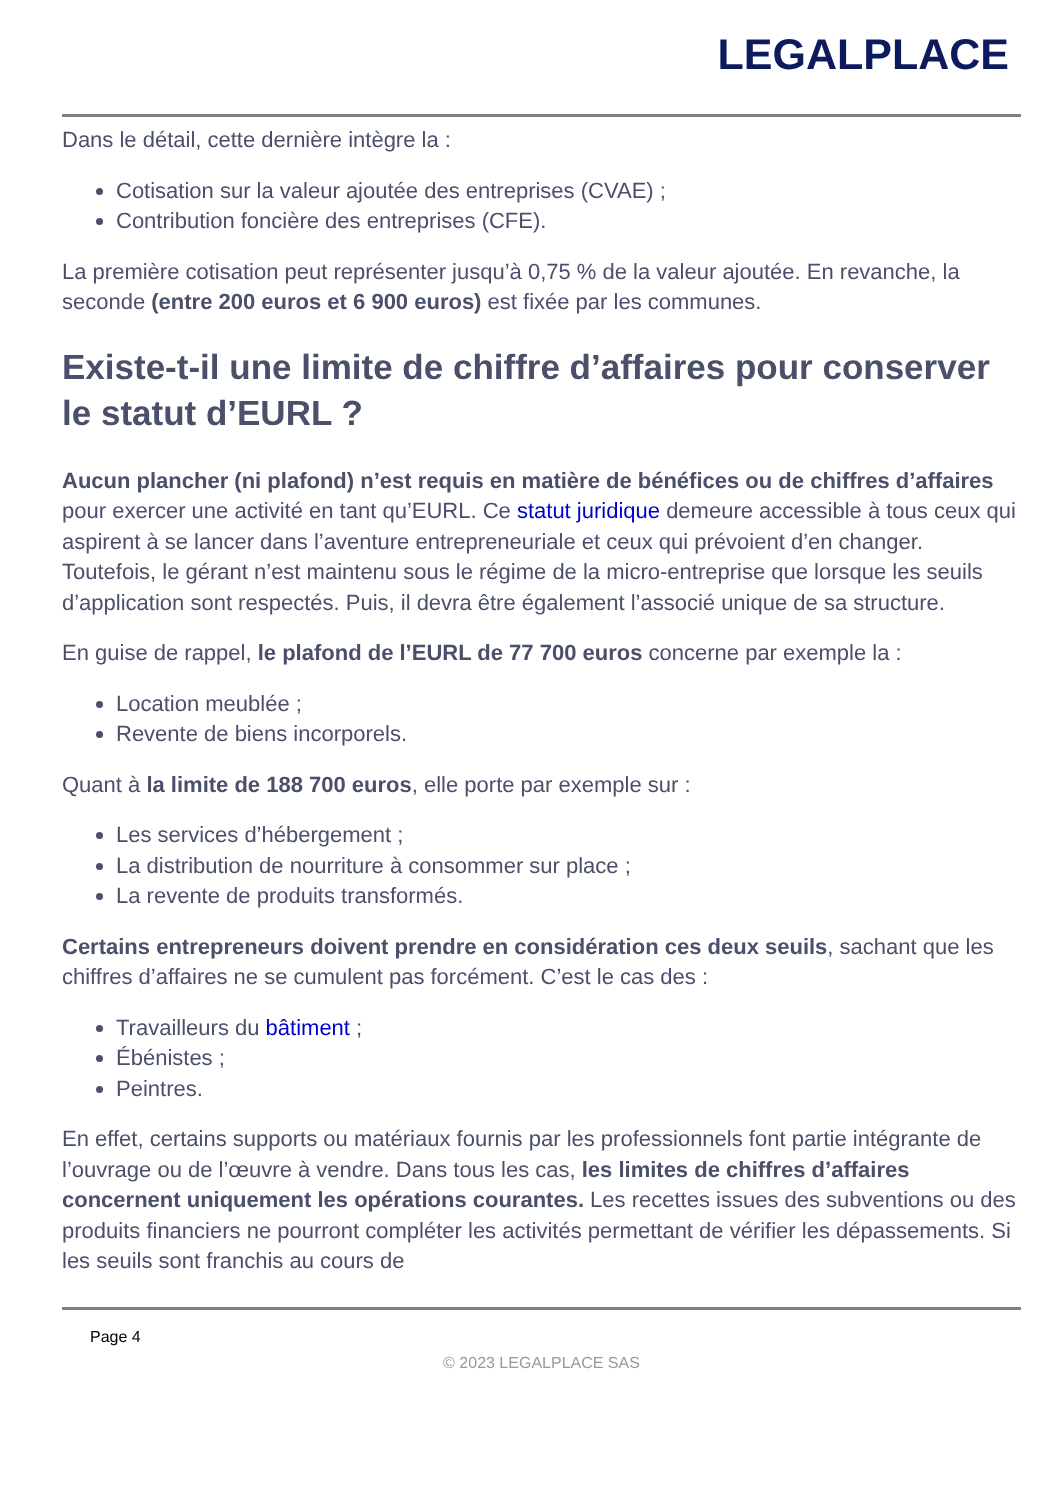LEGALPLACE
Dans le détail, cette dernière intègre la :
Cotisation sur la valeur ajoutée des entreprises (CVAE) ;
Contribution foncière des entreprises (CFE).
La première cotisation peut représenter jusqu’à 0,75 % de la valeur ajoutée. En revanche, la seconde (entre 200 euros et 6 900 euros) est fixée par les communes.
Existe-t-il une limite de chiffre d’affaires pour conserver le statut d’EURL ?
Aucun plancher (ni plafond) n’est requis en matière de bénéfices ou de chiffres d’affaires pour exercer une activité en tant qu’EURL. Ce statut juridique demeure accessible à tous ceux qui aspirent à se lancer dans l’aventure entrepreneuriale et ceux qui prévoient d’en changer. Toutefois, le gérant n’est maintenu sous le régime de la micro-entreprise que lorsque les seuils d’application sont respectés. Puis, il devra être également l’associé unique de sa structure.
En guise de rappel, le plafond de l’EURL de 77 700 euros concerne par exemple la :
Location meublée ;
Revente de biens incorporels.
Quant à la limite de 188 700 euros, elle porte par exemple sur :
Les services d’hébergement ;
La distribution de nourriture à consommer sur place ;
La revente de produits transformés.
Certains entrepreneurs doivent prendre en considération ces deux seuils, sachant que les chiffres d’affaires ne se cumulent pas forcément. C’est le cas des :
Travailleurs du bâtiment ;
Ébénistes ;
Peintres.
En effet, certains supports ou matériaux fournis par les professionnels font partie intégrante de l’ouvrage ou de l’œuvre à vendre. Dans tous les cas, les limites de chiffres d’affaires concernent uniquement les opérations courantes. Les recettes issues des subventions ou des produits financiers ne pourront compléter les activités permettant de vérifier les dépassements. Si les seuils sont franchis au cours de
Page 4
© 2023 LEGALPLACE SAS